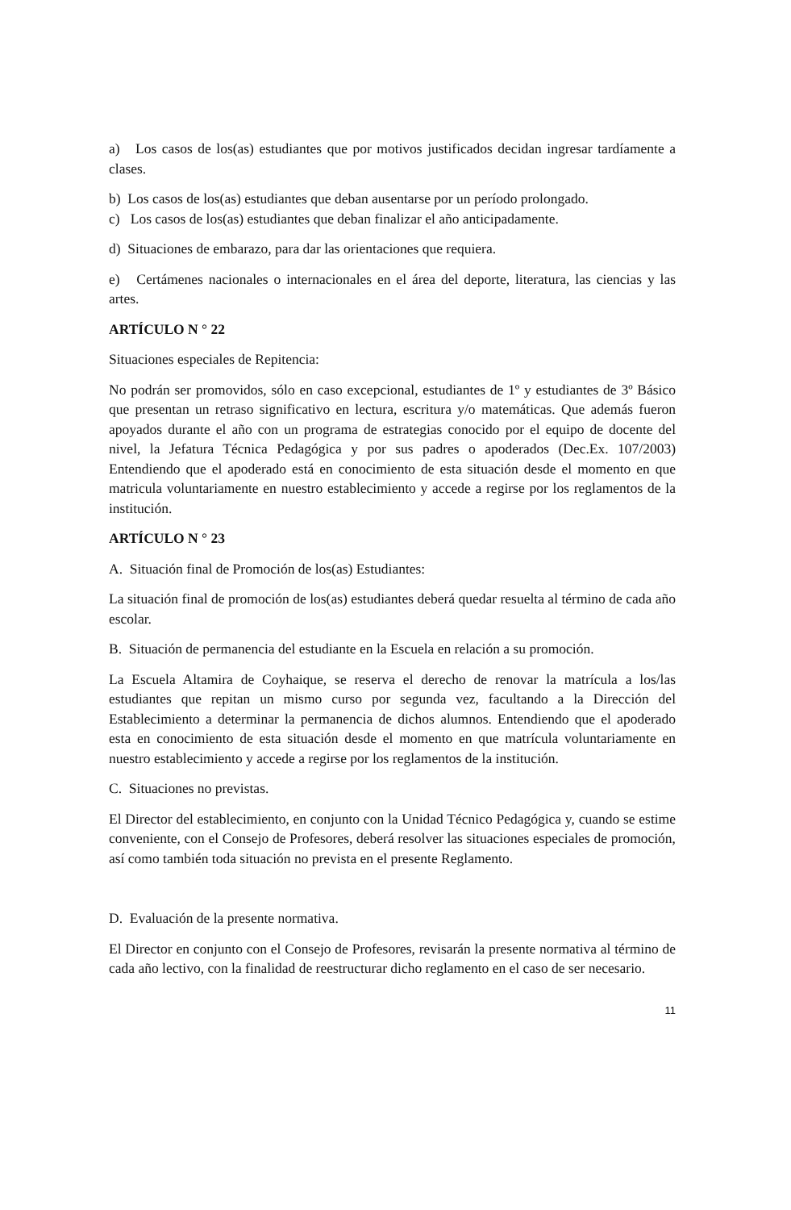a) Los casos de los(as) estudiantes que por motivos justificados decidan ingresar tardíamente a clases.
b) Los casos de los(as) estudiantes que deban ausentarse por un período prolongado.
c) Los casos de los(as) estudiantes que deban finalizar el año anticipadamente.
d) Situaciones de embarazo, para dar las orientaciones que requiera.
e) Certámenes nacionales o internacionales en el área del deporte, literatura, las ciencias y las artes.
ARTÍCULO N ° 22
Situaciones especiales de Repitencia:
No podrán ser promovidos, sólo en caso excepcional, estudiantes de 1º y estudiantes de 3º Básico que presentan un retraso significativo en lectura, escritura y/o matemáticas. Que además fueron apoyados durante el año con un programa de estrategias conocido por el equipo de docente del nivel, la Jefatura Técnica Pedagógica y por sus padres o apoderados (Dec.Ex. 107/2003) Entendiendo que el apoderado está en conocimiento de esta situación desde el momento en que matricula voluntariamente en nuestro establecimiento y accede a regirse por los reglamentos de la institución.
ARTÍCULO N ° 23
A. Situación final de Promoción de los(as) Estudiantes:
La situación final de promoción de los(as) estudiantes deberá quedar resuelta al término de cada año escolar.
B. Situación de permanencia del estudiante en la Escuela en relación a su promoción.
La Escuela Altamira de Coyhaique, se reserva el derecho de renovar la matrícula a los/las estudiantes que repitan un mismo curso por segunda vez, facultando a la Dirección del Establecimiento a determinar la permanencia de dichos alumnos. Entendiendo que el apoderado esta en conocimiento de esta situación desde el momento en que matrícula voluntariamente en nuestro establecimiento y accede a regirse por los reglamentos de la institución.
C. Situaciones no previstas.
El Director del establecimiento, en conjunto con la Unidad Técnico Pedagógica y, cuando se estime conveniente, con el Consejo de Profesores, deberá resolver las situaciones especiales de promoción, así como también toda situación no prevista en el presente Reglamento.
D. Evaluación de la presente normativa.
El Director en conjunto con el Consejo de Profesores, revisarán la presente normativa al término de cada año lectivo, con la finalidad de reestructurar dicho reglamento en el caso de ser necesario.
11